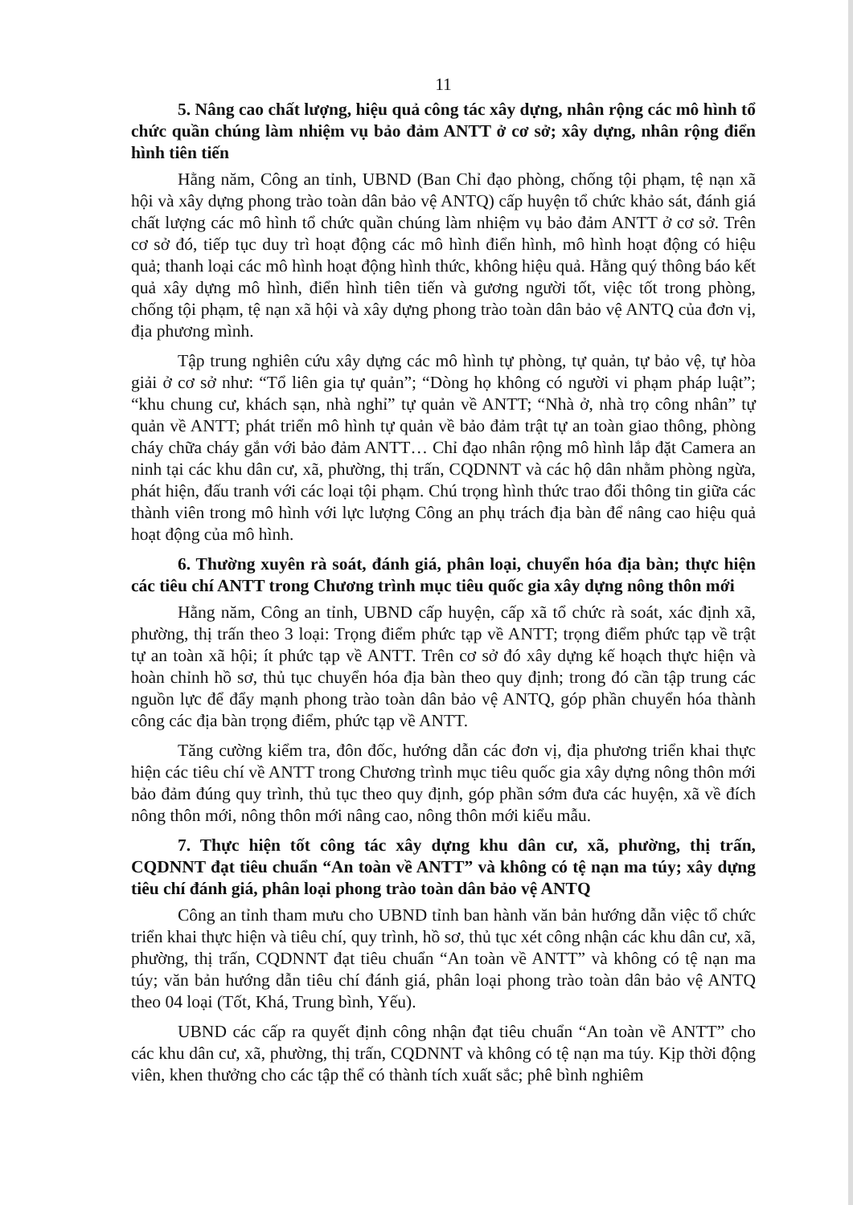11
5. Nâng cao chất lượng, hiệu quả công tác xây dựng, nhân rộng các mô hình tổ chức quần chúng làm nhiệm vụ bảo đảm ANTT ở cơ sở; xây dựng, nhân rộng điển hình tiên tiến
Hằng năm, Công an tỉnh, UBND (Ban Chỉ đạo phòng, chống tội phạm, tệ nạn xã hội và xây dựng phong trào toàn dân bảo vệ ANTQ) cấp huyện tổ chức khảo sát, đánh giá chất lượng các mô hình tổ chức quần chúng làm nhiệm vụ bảo đảm ANTT ở cơ sở. Trên cơ sở đó, tiếp tục duy trì hoạt động các mô hình điển hình, mô hình hoạt động có hiệu quả; thanh loại các mô hình hoạt động hình thức, không hiệu quả. Hằng quý thông báo kết quả xây dựng mô hình, điển hình tiên tiến và gương người tốt, việc tốt trong phòng, chống tội phạm, tệ nạn xã hội và xây dựng phong trào toàn dân bảo vệ ANTQ của đơn vị, địa phương mình.
Tập trung nghiên cứu xây dựng các mô hình tự phòng, tự quản, tự bảo vệ, tự hòa giải ở cơ sở như: “Tổ liên gia tự quản”; “Dòng họ không có người vi phạm pháp luật”; “khu chung cư, khách sạn, nhà nghỉ” tự quản về ANTT; “Nhà ở, nhà trọ công nhân” tự quản về ANTT; phát triển mô hình tự quản về bảo đảm trật tự an toàn giao thông, phòng cháy chữa cháy gắn với bảo đảm ANTT… Chỉ đạo nhân rộng mô hình lắp đặt Camera an ninh tại các khu dân cư, xã, phường, thị trấn, CQDNNT và các hộ dân nhằm phòng ngừa, phát hiện, đấu tranh với các loại tội phạm. Chú trọng hình thức trao đổi thông tin giữa các thành viên trong mô hình với lực lượng Công an phụ trách địa bàn để nâng cao hiệu quả hoạt động của mô hình.
6. Thường xuyên rà soát, đánh giá, phân loại, chuyển hóa địa bàn; thực hiện các tiêu chí ANTT trong Chương trình mục tiêu quốc gia xây dựng nông thôn mới
Hằng năm, Công an tỉnh, UBND cấp huyện, cấp xã tổ chức rà soát, xác định xã, phường, thị trấn theo 3 loại: Trọng điểm phức tạp về ANTT; trọng điểm phức tạp về trật tự an toàn xã hội; ít phức tạp về ANTT. Trên cơ sở đó xây dựng kế hoạch thực hiện và hoàn chỉnh hồ sơ, thủ tục chuyển hóa địa bàn theo quy định; trong đó cần tập trung các nguồn lực để đẩy mạnh phong trào toàn dân bảo vệ ANTQ, góp phần chuyển hóa thành công các địa bàn trọng điểm, phức tạp về ANTT.
Tăng cường kiểm tra, đôn đốc, hướng dẫn các đơn vị, địa phương triển khai thực hiện các tiêu chí về ANTT trong Chương trình mục tiêu quốc gia xây dựng nông thôn mới bảo đảm đúng quy trình, thủ tục theo quy định, góp phần sớm đưa các huyện, xã về đích nông thôn mới, nông thôn mới nâng cao, nông thôn mới kiểu mẫu.
7. Thực hiện tốt công tác xây dựng khu dân cư, xã, phường, thị trấn, CQDNNT đạt tiêu chuẩn “An toàn về ANTT” và không có tệ nạn ma túy; xây dựng tiêu chí đánh giá, phân loại phong trào toàn dân bảo vệ ANTQ
Công an tỉnh tham mưu cho UBND tỉnh ban hành văn bản hướng dẫn việc tổ chức triển khai thực hiện và tiêu chí, quy trình, hồ sơ, thủ tục xét công nhận các khu dân cư, xã, phường, thị trấn, CQDNNT đạt tiêu chuẩn “An toàn về ANTT” và không có tệ nạn ma túy; văn bản hướng dẫn tiêu chí đánh giá, phân loại phong trào toàn dân bảo vệ ANTQ theo 04 loại (Tốt, Khá, Trung bình, Yếu).
UBND các cấp ra quyết định công nhận đạt tiêu chuẩn “An toàn về ANTT” cho các khu dân cư, xã, phường, thị trấn, CQDNNT và không có tệ nạn ma túy. Kịp thời động viên, khen thưởng cho các tập thể có thành tích xuất sắc; phê bình nghiêm